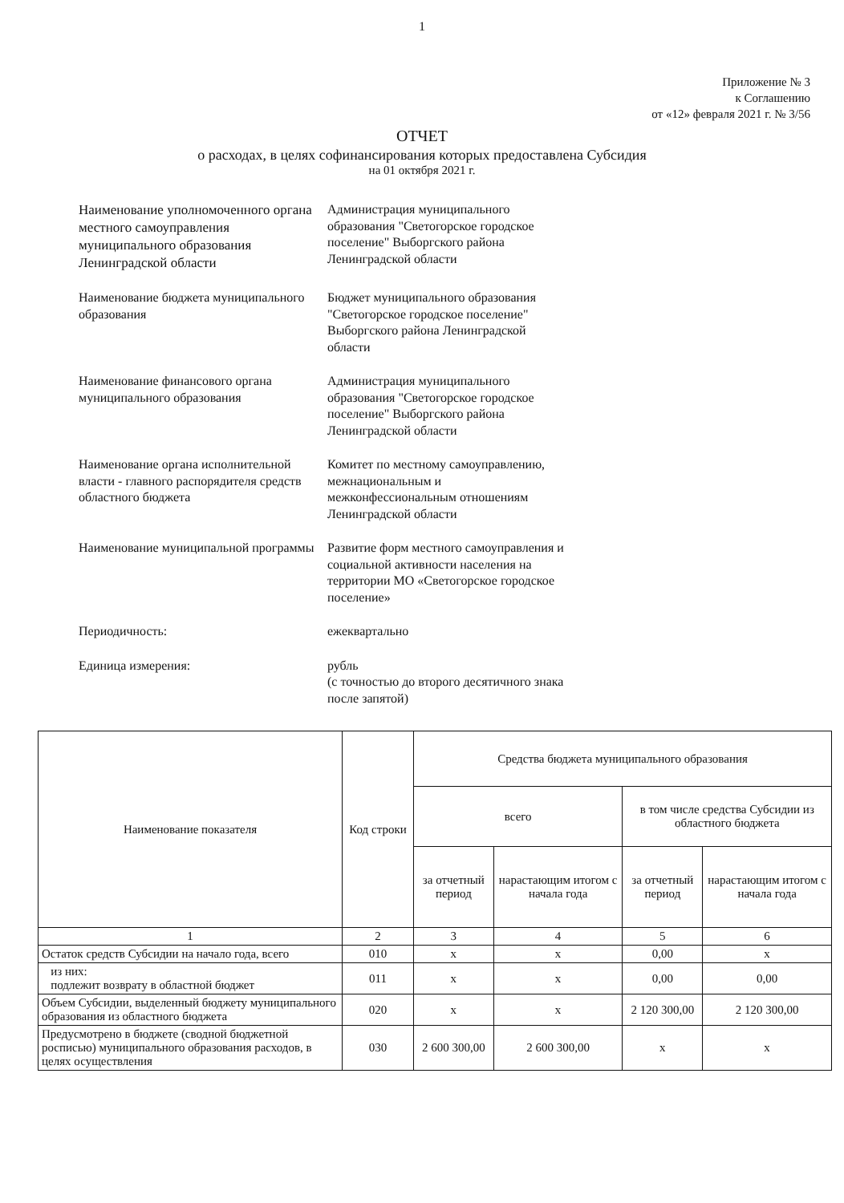1
Приложение № 3
к Соглашению
от «12» февраля 2021 г. № 3/56
ОТЧЕТ
о расходах, в целях софинансирования которых предоставлена Субсидия
на 01 октября 2021 г.
Наименование уполномоченного органа местного самоуправления муниципального образования Ленинградской области
Администрация муниципального образования "Светогорское городское поселение" Выборгского района Ленинградской области
Наименование бюджета муниципального образования
Бюджет муниципального образования "Светогорское городское поселение" Выборгского района Ленинградской области
Наименование финансового органа муниципального образования
Администрация муниципального образования "Светогорское городское поселение" Выборгского района Ленинградской области
Наименование органа исполнительной власти - главного распорядителя средств областного бюджета
Комитет по местному самоуправлению, межнациональным и межконфессиональным отношениям Ленинградской области
Наименование муниципальной программы
Развитие форм местного самоуправления и социальной активности населения на территории МО «Светогорское городское поселение»
Периодичность: ежеквартально
Единица измерения: рубль
(с точностью до второго десятичного знака после запятой)
| Наименование показателя | Код строки | Средства бюджета муниципального образования | | | |
| --- | --- | --- | --- | --- | --- |
| | | всего | | в том числе средства Субсидии из областного бюджета | |
| | | за отчетный период | нарастающим итогом с начала года | за отчетный период | нарастающим итогом с начала года |
| 1 | 2 | 3 | 4 | 5 | 6 |
| Остаток средств Субсидии на начало года, всего | 010 | x | x | 0,00 | x |
| из них: подлежит возврату в областной бюджет | 011 | x | x | 0,00 | 0,00 |
| Объем Субсидии, выделенный бюджету муниципального образования из областного бюджета | 020 | x | x | 2 120 300,00 | 2 120 300,00 |
| Предусмотрено в бюджете (сводной бюджетной росписью) муниципального образования расходов, в целях осуществления | 030 | 2 600 300,00 | 2 600 300,00 | x | x |